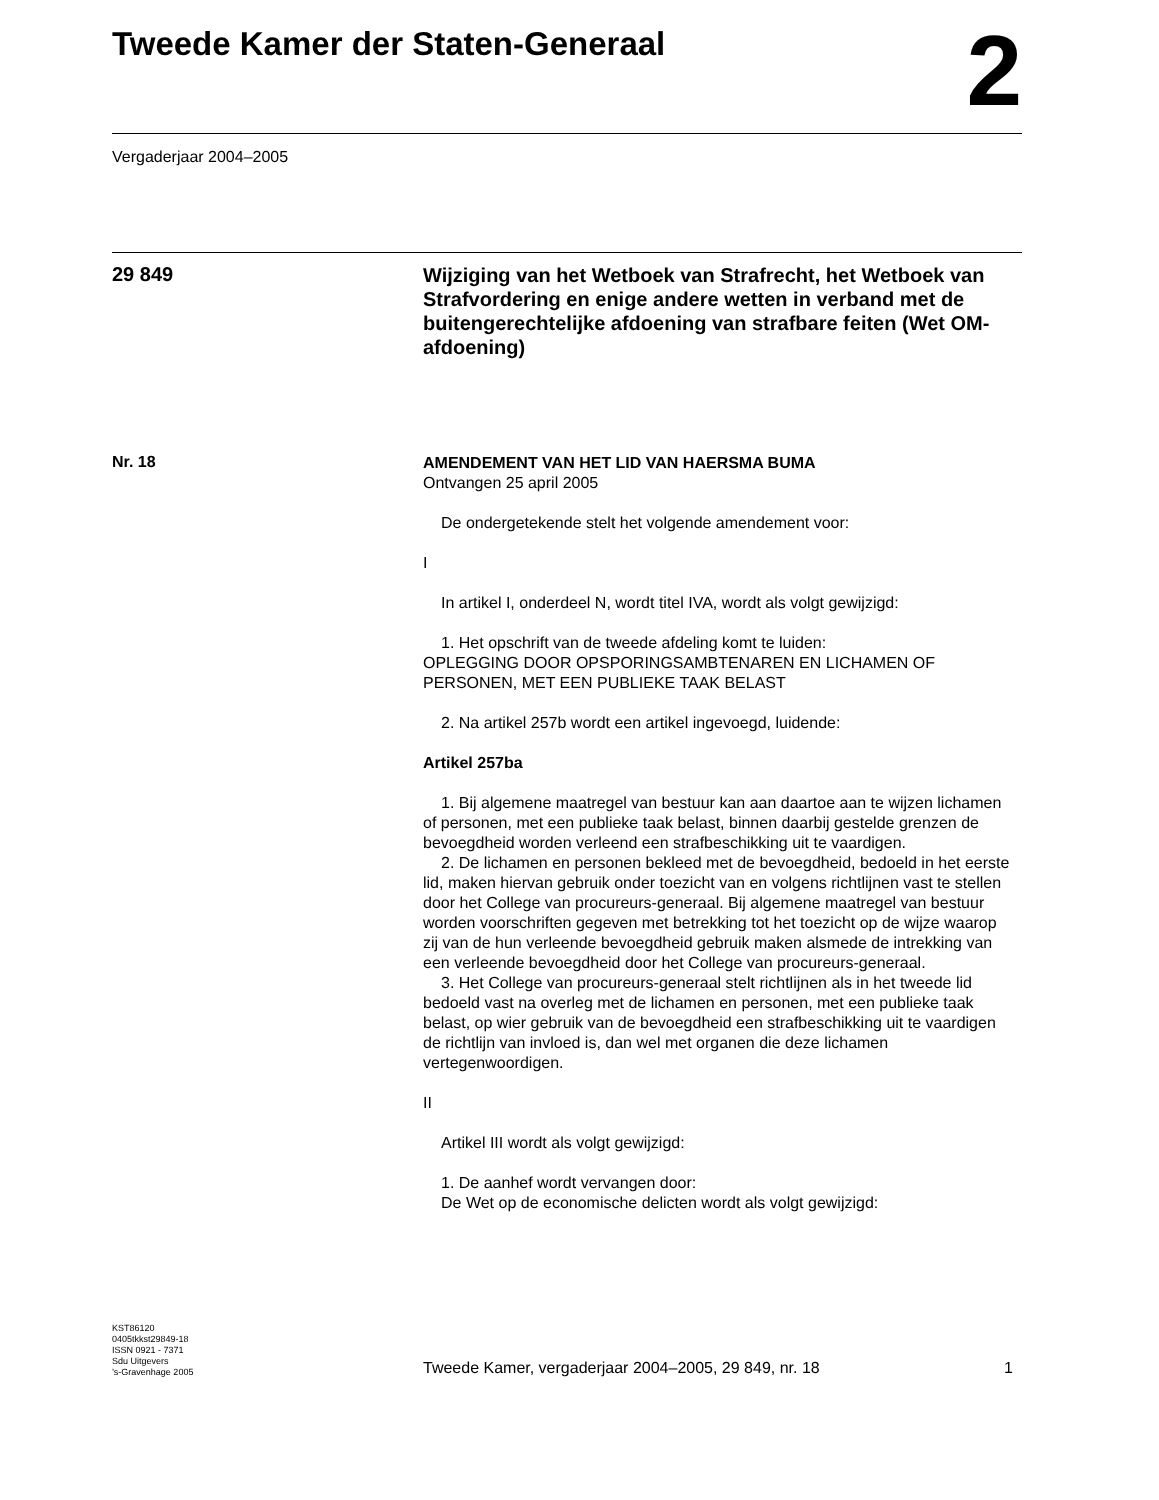Tweede Kamer der Staten-Generaal
2
Vergaderjaar 2004–2005
29 849
Wijziging van het Wetboek van Strafrecht, het Wetboek van Strafvordering en enige andere wetten in verband met de buitengerechtelijke afdoening van strafbare feiten (Wet OM-afdoening)
Nr. 18
AMENDEMENT VAN HET LID VAN HAERSMA BUMA
Ontvangen 25 april 2005
De ondergetekende stelt het volgende amendement voor:
I
In artikel I, onderdeel N, wordt titel IVA, wordt als volgt gewijzigd:
1. Het opschrift van de tweede afdeling komt te luiden:
OPLEGGING DOOR OPSPORINGSAMBTENAREN EN LICHAMEN OF PERSONEN, MET EEN PUBLIEKE TAAK BELAST
2. Na artikel 257b wordt een artikel ingevoegd, luidende:
Artikel 257ba
1. Bij algemene maatregel van bestuur kan aan daartoe aan te wijzen lichamen of personen, met een publieke taak belast, binnen daarbij gestelde grenzen de bevoegdheid worden verleend een strafbeschikking uit te vaardigen.
2. De lichamen en personen bekleed met de bevoegdheid, bedoeld in het eerste lid, maken hiervan gebruik onder toezicht van en volgens richtlijnen vast te stellen door het College van procureurs-generaal. Bij algemene maatregel van bestuur worden voorschriften gegeven met betrekking tot het toezicht op de wijze waarop zij van de hun verleende bevoegdheid gebruik maken alsmede de intrekking van een verleende bevoegdheid door het College van procureurs-generaal.
3. Het College van procureurs-generaal stelt richtlijnen als in het tweede lid bedoeld vast na overleg met de lichamen en personen, met een publieke taak belast, op wier gebruik van de bevoegdheid een strafbeschikking uit te vaardigen de richtlijn van invloed is, dan wel met organen die deze lichamen vertegenwoordigen.
II
Artikel III wordt als volgt gewijzigd:
1. De aanhef wordt vervangen door:
De Wet op de economische delicten wordt als volgt gewijzigd:
KST86120
0405tkkst29849-18
ISSN 0921 - 7371
Sdu Uitgevers
’s-Gravenhage 2005
Tweede Kamer, vergaderjaar 2004–2005, 29 849, nr. 18 1